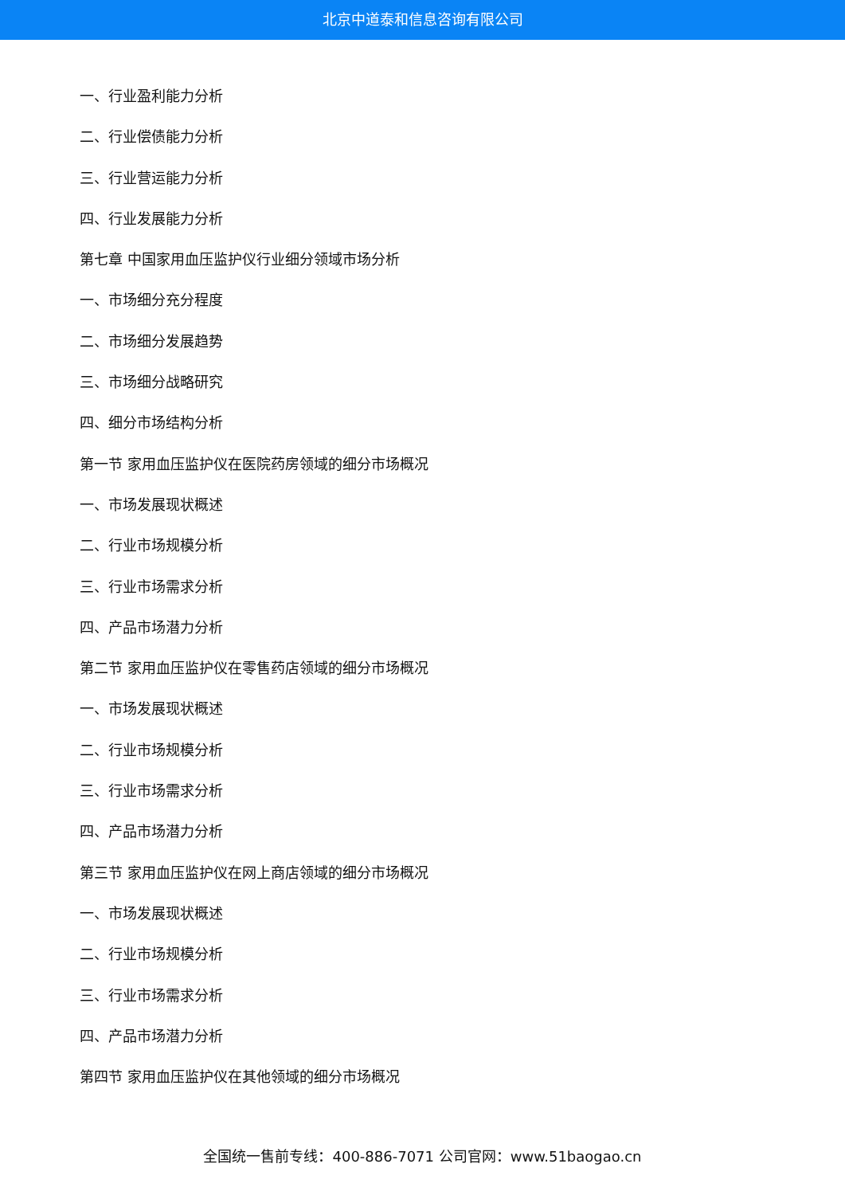北京中道泰和信息咨询有限公司
一、行业盈利能力分析
二、行业偿债能力分析
三、行业营运能力分析
四、行业发展能力分析
第七章 中国家用血压监护仪行业细分领域市场分析
一、市场细分充分程度
二、市场细分发展趋势
三、市场细分战略研究
四、细分市场结构分析
第一节 家用血压监护仪在医院药房领域的细分市场概况
一、市场发展现状概述
二、行业市场规模分析
三、行业市场需求分析
四、产品市场潜力分析
第二节 家用血压监护仪在零售药店领域的细分市场概况
一、市场发展现状概述
二、行业市场规模分析
三、行业市场需求分析
四、产品市场潜力分析
第三节 家用血压监护仪在网上商店领域的细分市场概况
一、市场发展现状概述
二、行业市场规模分析
三、行业市场需求分析
四、产品市场潜力分析
第四节 家用血压监护仪在其他领域的细分市场概况
全国统一售前专线：400-886-7071 公司官网：www.51baogao.cn